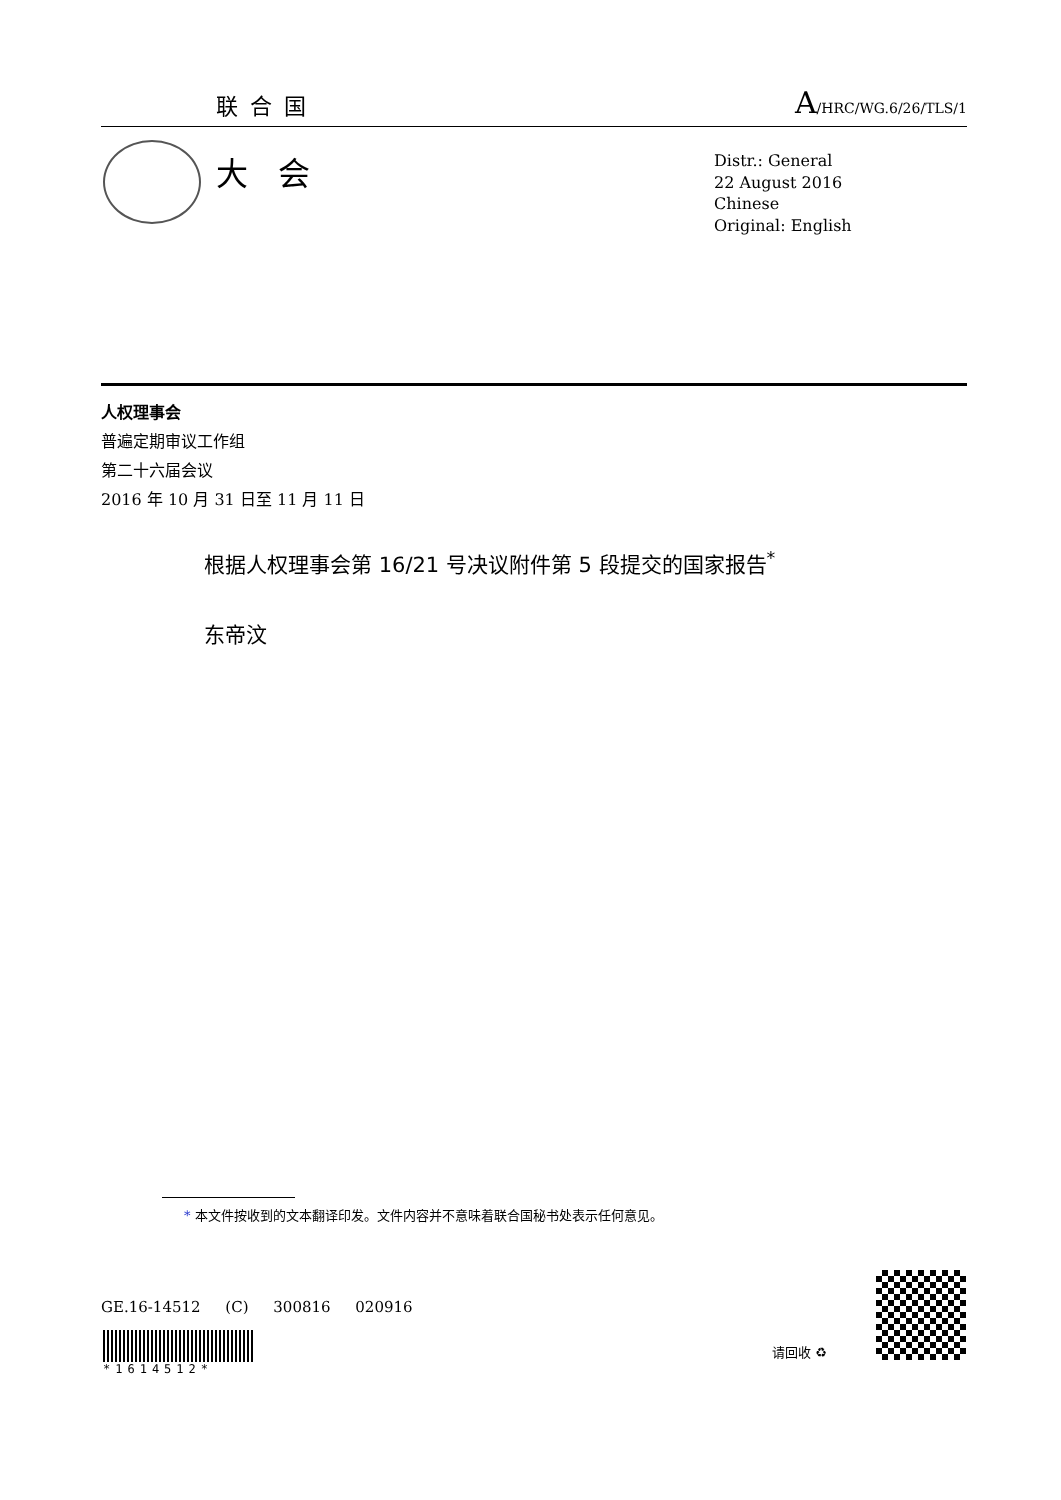联合国 A/HRC/WG.6/26/TLS/1
大会
Distr.: General
22 August 2016
Chinese
Original: English
人权理事会
普遍定期审议工作组
第二十六届会议
2016 年 10 月 31 日至 11 月 11 日
根据人权理事会第 16/21 号决议附件第 5 段提交的国家报告<sup>*</sup>
东帝汶
* 本文件按收到的文本翻译印发。文件内容并不意味着联合国秘书处表示任何意见。
GE.16-14512 (C) 300816 020916
*1614512*
请回收 ♻